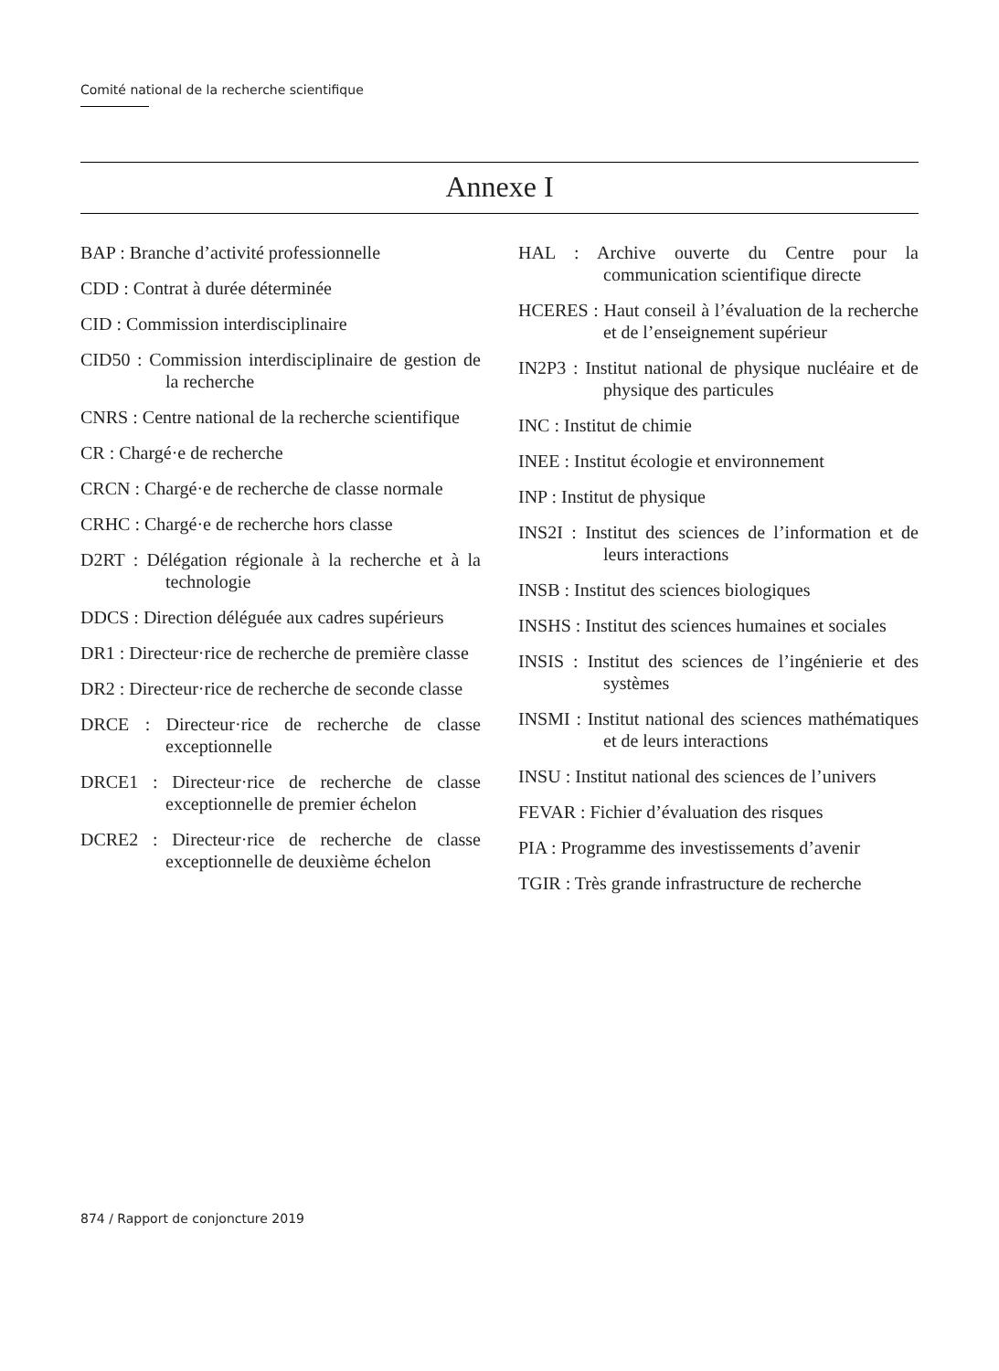Comité national de la recherche scientifique
Annexe I
BAP : Branche d’activité professionnelle
CDD : Contrat à durée déterminée
CID : Commission interdisciplinaire
CID50 : Commission interdisciplinaire de gestion de la recherche
CNRS : Centre national de la recherche scientifique
CR : Chargé·e de recherche
CRCN : Chargé·e de recherche de classe normale
CRHC : Chargé·e de recherche hors classe
D2RT : Délégation régionale à la recherche et à la technologie
DDCS : Direction déléguée aux cadres supérieurs
DR1 : Directeur·rice de recherche de première classe
DR2 : Directeur·rice de recherche de seconde classe
DRCE : Directeur·rice de recherche de classe exceptionnelle
DRCE1 : Directeur·rice de recherche de classe exceptionnelle de premier échelon
DCRE2 : Directeur·rice de recherche de classe exceptionnelle de deuxième échelon
HAL : Archive ouverte du Centre pour la communication scientifique directe
HCERES : Haut conseil à l’évaluation de la recherche et de l’enseignement supérieur
IN2P3 : Institut national de physique nucléaire et de physique des particules
INC : Institut de chimie
INEE : Institut écologie et environnement
INP : Institut de physique
INS2I : Institut des sciences de l’information et de leurs interactions
INSB : Institut des sciences biologiques
INSHS : Institut des sciences humaines et sociales
INSIS : Institut des sciences de l’ingénierie et des systèmes
INSMI : Institut national des sciences mathématiques et de leurs interactions
INSU : Institut national des sciences de l’univers
FEVAR : Fichier d’évaluation des risques
PIA : Programme des investissements d’avenir
TGIR : Très grande infrastructure de recherche
874 / Rapport de conjoncture 2019